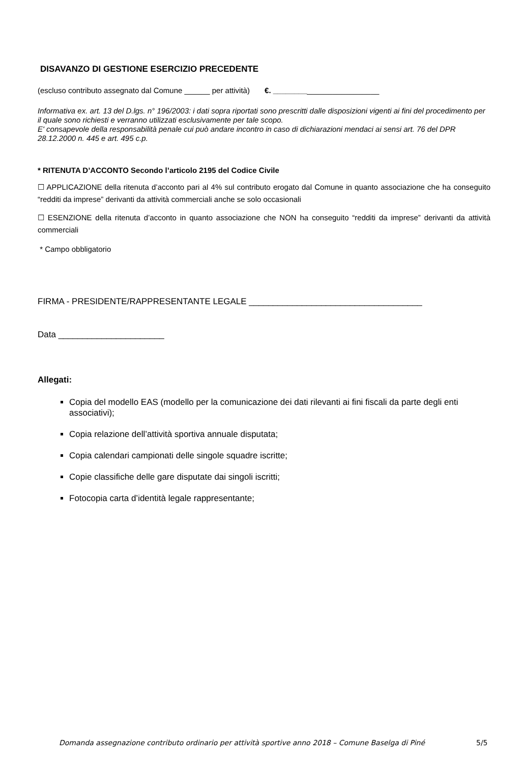DISAVANZO DI GESTIONE ESERCIZIO PRECEDENTE
(escluso contributo assegnato dal Comune ______ per attività) €. _________________________
Informativa ex. art. 13 del D.lgs. n° 196/2003: i dati sopra riportati sono prescritti dalle disposizioni vigenti ai fini del procedimento per il quale sono richiesti e verranno utilizzati esclusivamente per tale scopo.
E' consapevole della responsabilità penale cui può andare incontro in caso di dichiarazioni mendaci ai sensi art. 76 del DPR 28.12.2000 n. 445 e art. 495 c.p.
* RITENUTA D’ACCONTO Secondo l’articolo 2195 del Codice Civile
☐ APPLICAZIONE della ritenuta d’acconto pari al 4% sul contributo erogato dal Comune in quanto associazione che ha conseguito “redditi da imprese” derivanti da attività commerciali anche se solo occasionali
☐ ESENZIONE della ritenuta d’acconto in quanto associazione che NON ha conseguito “redditi da imprese” derivanti da attività commerciali
* Campo obbligatorio
FIRMA - PRESIDENTE/RAPPRESENTANTE LEGALE ____________________________________
Data ______________________
Allegati:
Copia del modello EAS (modello per la comunicazione dei dati rilevanti ai fini fiscali da parte degli enti associativi);
Copia relazione dell’attività sportiva annuale disputata;
Copia calendari campionati delle singole squadre iscritte;
Copie classifiche delle gare disputate dai singoli iscritti;
Fotocopia carta d’identità legale rappresentante;
Domanda assegnazione contributo ordinario per attività sportive anno 2018 – Comune Baselga di Piné
5/5